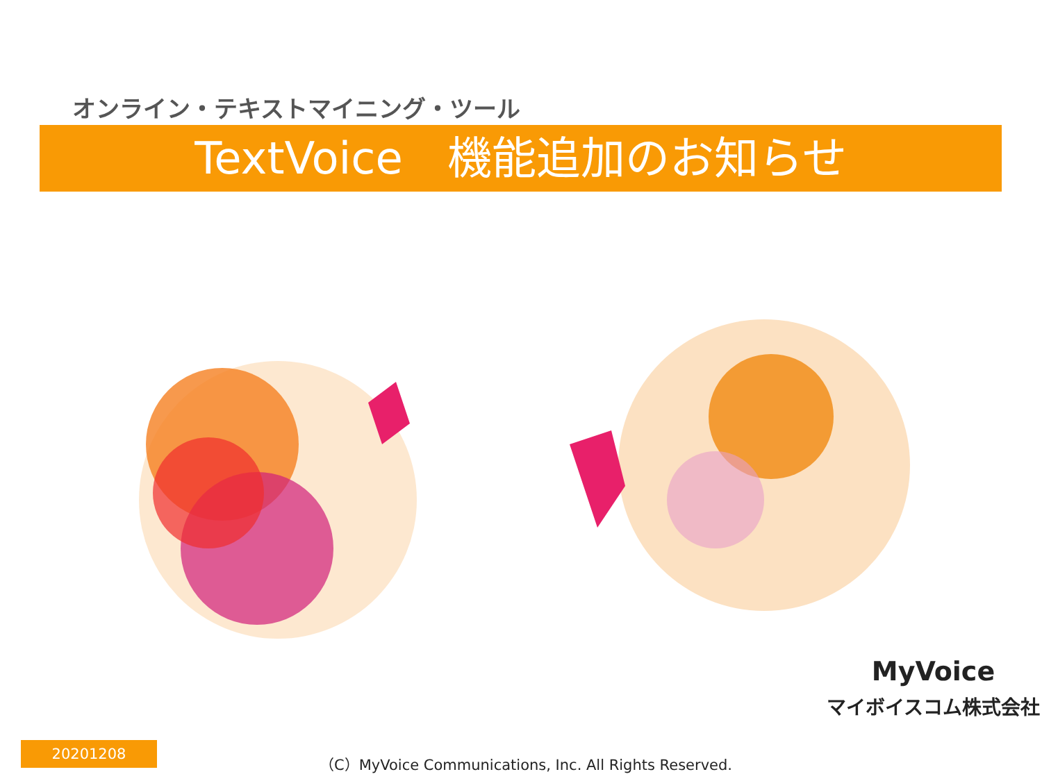オンライン・テキストマイニング・ツール
TextVoice　機能追加のお知らせ
MyVoice
マイボイスコム株式会社
20201208
（C）MyVoice Communications, Inc. All Rights Reserved.